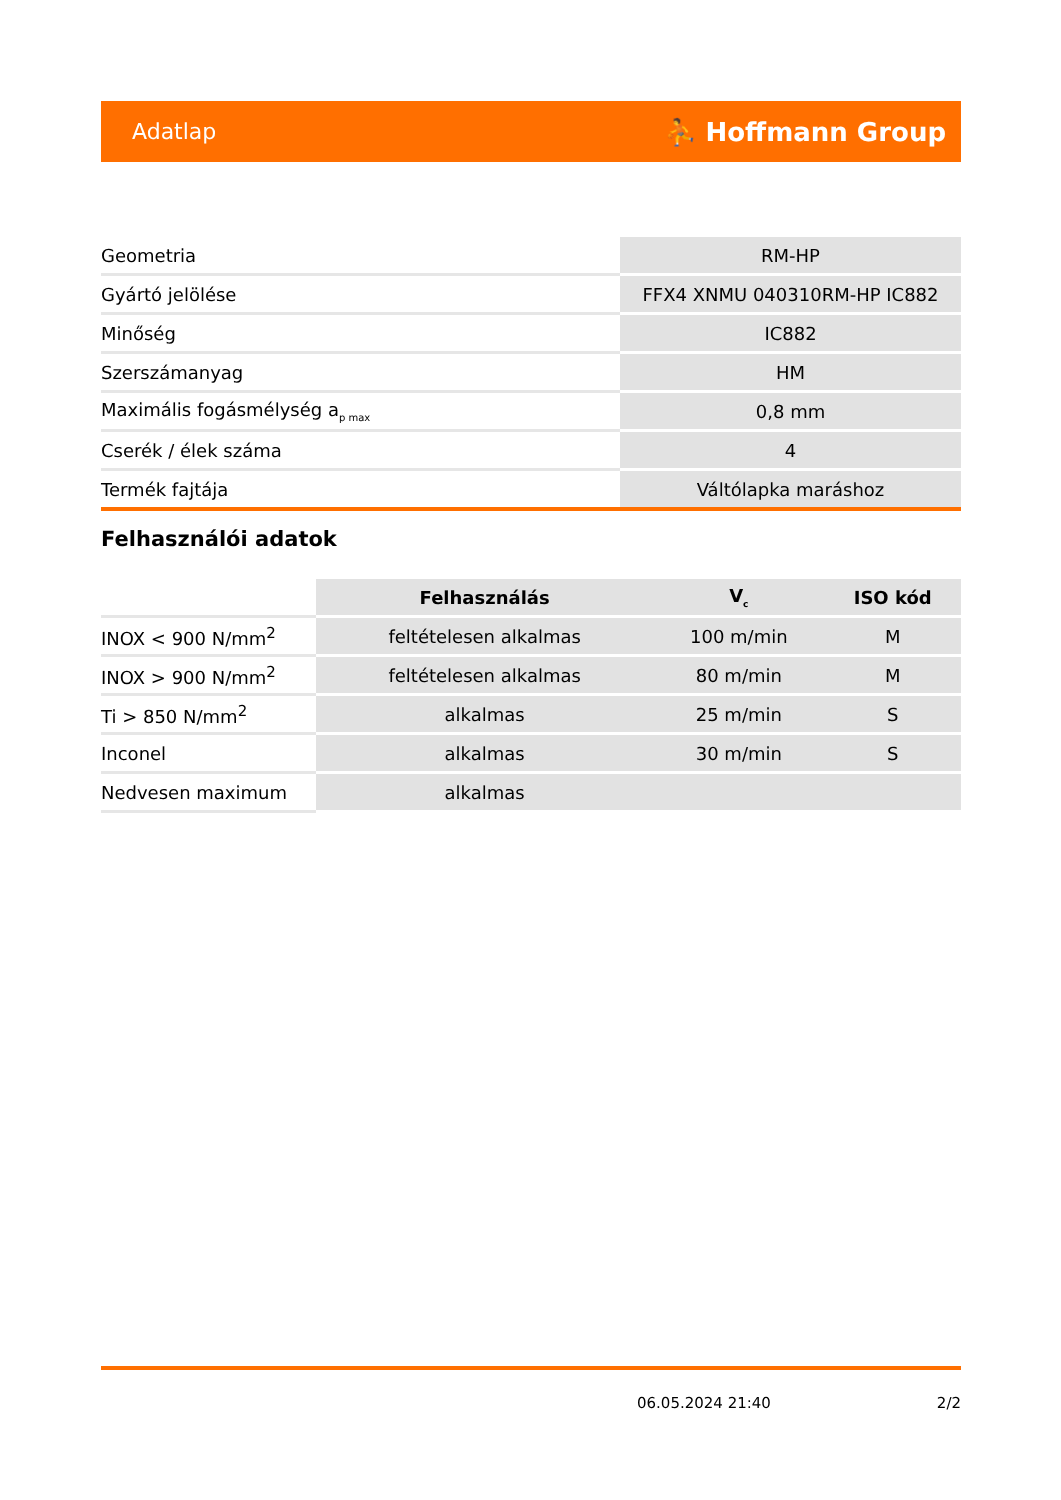Adatlap ⛹ Hoffmann Group
| Geometria | RM-HP |
| Gyártó jelölése | FFX4 XNMU 040310RM-HP IC882 |
| Minőség | IC882 |
| Szerszámanyag | HM |
| Maximális fogásmélység a<sub>p max</sub> | 0,8 mm |
| Cserék / élek száma | 4 |
| Termék fajtája | Váltólapka maráshoz |
Felhasználói adatok
| | Felhasználás | V<sub>c</sub> | ISO kód |
| --- | --- | --- | --- |
| INOX < 900 N/mm<sup>2</sup> | feltételesen alkalmas | 100 m/min | M |
| INOX > 900 N/mm<sup>2</sup> | feltételesen alkalmas | 80 m/min | M |
| Ti > 850 N/mm<sup>2</sup> | alkalmas | 25 m/min | S |
| Inconel | alkalmas | 30 m/min | S |
| Nedvesen maximum | alkalmas | | |
06.05.2024 21:40 2/2